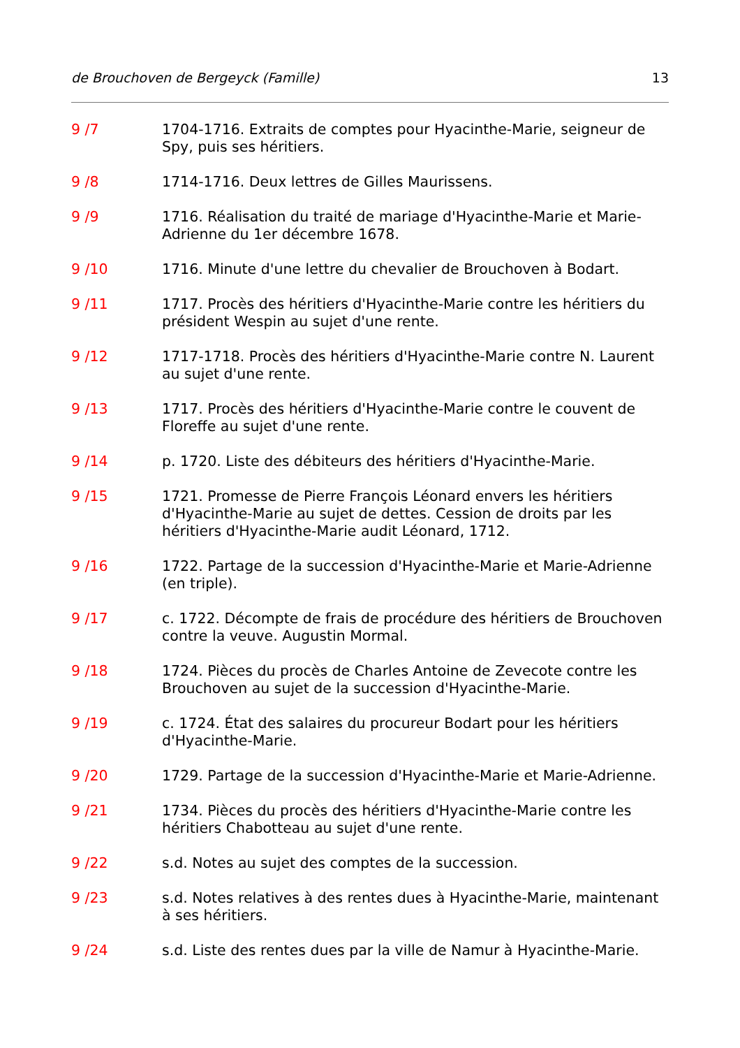de Brouchoven de Bergeyck (Famille) 13
9 /7 1704-1716. Extraits de comptes pour Hyacinthe-Marie, seigneur de Spy, puis ses héritiers.
9 /8 1714-1716. Deux lettres de Gilles Maurissens.
9 /9 1716. Réalisation du traité de mariage d'Hyacinthe-Marie et Marie-Adrienne du 1er décembre 1678.
9 /10 1716. Minute d'une lettre du chevalier de Brouchoven à Bodart.
9 /11 1717. Procès des héritiers d'Hyacinthe-Marie contre les héritiers du président Wespin au sujet d'une rente.
9 /12 1717-1718. Procès des héritiers d'Hyacinthe-Marie contre N. Laurent au sujet d'une rente.
9 /13 1717. Procès des héritiers d'Hyacinthe-Marie contre le couvent de Floreffe au sujet d'une rente.
9 /14 p. 1720. Liste des débiteurs des héritiers d'Hyacinthe-Marie.
9 /15 1721. Promesse de Pierre François Léonard envers les héritiers d'Hyacinthe-Marie au sujet de dettes. Cession de droits par les héritiers d'Hyacinthe-Marie audit Léonard, 1712.
9 /16 1722. Partage de la succession d'Hyacinthe-Marie et Marie-Adrienne (en triple).
9 /17 c. 1722. Décompte de frais de procédure des héritiers de Brouchoven contre la veuve. Augustin Mormal.
9 /18 1724. Pièces du procès de Charles Antoine de Zevecote contre les Brouchoven au sujet de la succession d'Hyacinthe-Marie.
9 /19 c. 1724. État des salaires du procureur Bodart pour les héritiers d'Hyacinthe-Marie.
9 /20 1729. Partage de la succession d'Hyacinthe-Marie et Marie-Adrienne.
9 /21 1734. Pièces du procès des héritiers d'Hyacinthe-Marie contre les héritiers Chabotteau au sujet d'une rente.
9 /22 s.d. Notes au sujet des comptes de la succession.
9 /23 s.d. Notes relatives à des rentes dues à Hyacinthe-Marie, maintenant à ses héritiers.
9 /24 s.d. Liste des rentes dues par la ville de Namur à Hyacinthe-Marie.